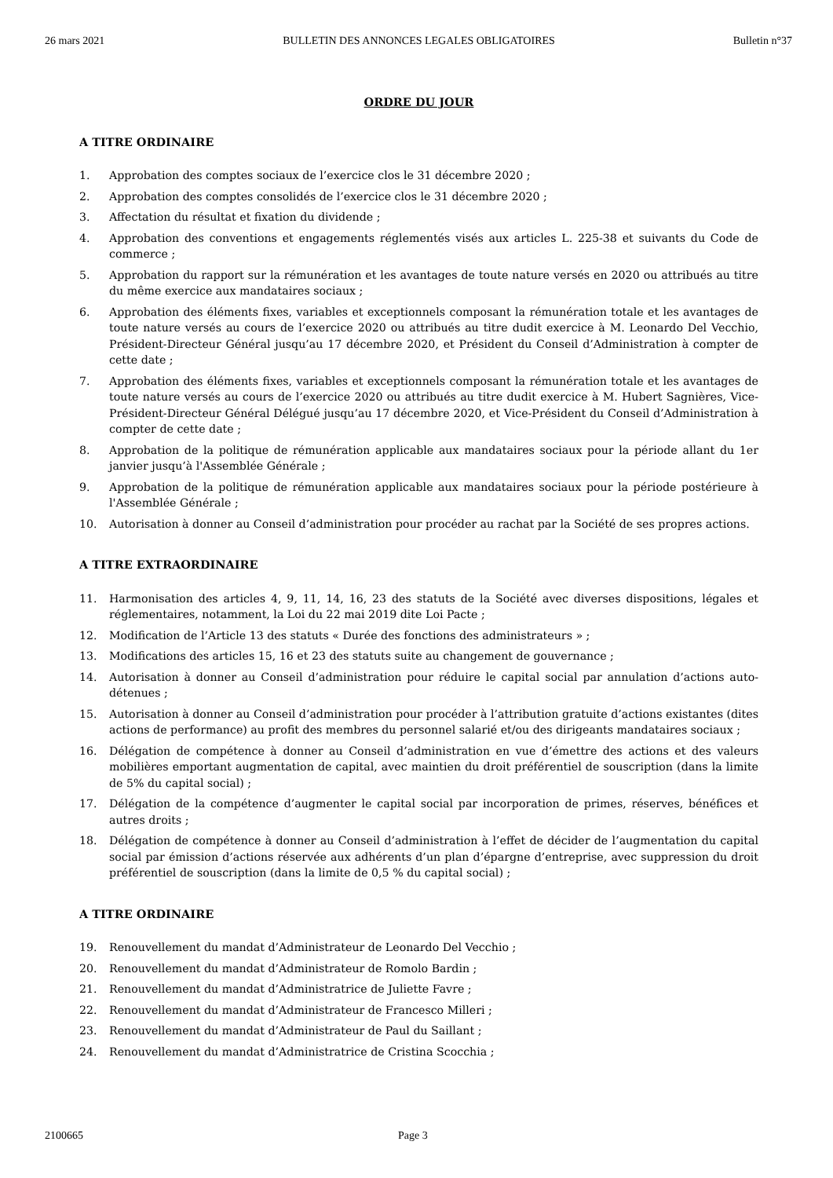26 mars 2021 BULLETIN DES ANNONCES LEGALES OBLIGATOIRES Bulletin n°37
ORDRE DU JOUR
A TITRE ORDINAIRE
1. Approbation des comptes sociaux de l’exercice clos le 31 décembre 2020 ;
2. Approbation des comptes consolidés de l’exercice clos le 31 décembre 2020 ;
3. Affectation du résultat et fixation du dividende ;
4. Approbation des conventions et engagements réglementés visés aux articles L. 225-38 et suivants du Code de commerce ;
5. Approbation du rapport sur la rémunération et les avantages de toute nature versés en 2020 ou attribués au titre du même exercice aux mandataires sociaux ;
6. Approbation des éléments fixes, variables et exceptionnels composant la rémunération totale et les avantages de toute nature versés au cours de l’exercice 2020 ou attribués au titre dudit exercice à M. Leonardo Del Vecchio, Président-Directeur Général jusqu’au 17 décembre 2020, et Président du Conseil d’Administration à compter de cette date ;
7. Approbation des éléments fixes, variables et exceptionnels composant la rémunération totale et les avantages de toute nature versés au cours de l’exercice 2020 ou attribués au titre dudit exercice à M. Hubert Sagnières, Vice-Président-Directeur Général Délégué jusqu’au 17 décembre 2020, et Vice-Président du Conseil d’Administration à compter de cette date ;
8. Approbation de la politique de rémunération applicable aux mandataires sociaux pour la période allant du 1er janvier jusqu’à l'Assemblée Générale ;
9. Approbation de la politique de rémunération applicable aux mandataires sociaux pour la période postérieure à l'Assemblée Générale ;
10. Autorisation à donner au Conseil d’administration pour procéder au rachat par la Société de ses propres actions.
A TITRE EXTRAORDINAIRE
11. Harmonisation des articles 4, 9, 11, 14, 16, 23 des statuts de la Société avec diverses dispositions, légales et réglementaires, notamment, la Loi du 22 mai 2019 dite Loi Pacte ;
12. Modification de l’Article 13 des statuts « Durée des fonctions des administrateurs » ;
13. Modifications des articles 15, 16 et 23 des statuts suite au changement de gouvernance ;
14. Autorisation à donner au Conseil d’administration pour réduire le capital social par annulation d’actions auto-détenues ;
15. Autorisation à donner au Conseil d’administration pour procéder à l’attribution gratuite d’actions existantes (dites actions de performance) au profit des membres du personnel salarié et/ou des dirigeants mandataires sociaux ;
16. Délégation de compétence à donner au Conseil d’administration en vue d’émettre des actions et des valeurs mobilières emportant augmentation de capital, avec maintien du droit préférentiel de souscription (dans la limite de 5% du capital social) ;
17. Délégation de la compétence d’augmenter le capital social par incorporation de primes, réserves, bénéfices et autres droits ;
18. Délégation de compétence à donner au Conseil d’administration à l’effet de décider de l’augmentation du capital social par émission d’actions réservée aux adhérents d’un plan d’épargne d’entreprise, avec suppression du droit préférentiel de souscription (dans la limite de 0,5 % du capital social) ;
A TITRE ORDINAIRE
19. Renouvellement du mandat d’Administrateur de Leonardo Del Vecchio ;
20. Renouvellement du mandat d’Administrateur de Romolo Bardin ;
21. Renouvellement du mandat d’Administratrice de Juliette Favre ;
22. Renouvellement du mandat d’Administrateur de Francesco Milleri ;
23. Renouvellement du mandat d’Administrateur de Paul du Saillant ;
24. Renouvellement du mandat d’Administratrice de Cristina Scocchia ;
2100665 Page 3